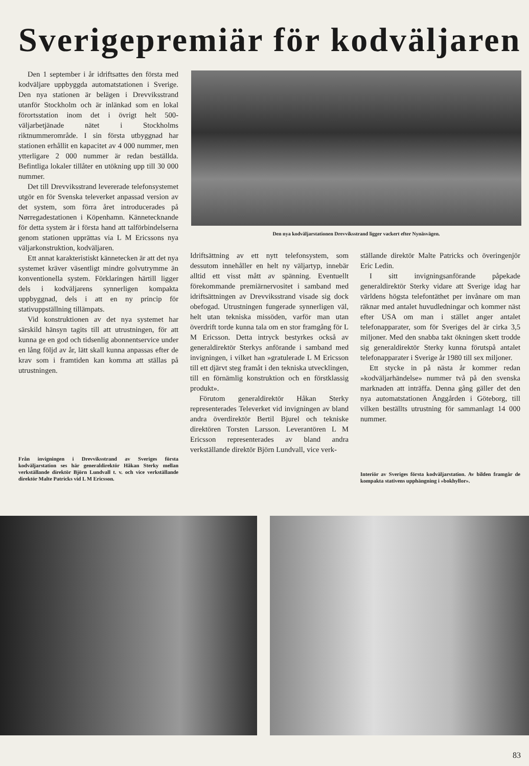Sverigepremiär för kodväljaren
Den 1 september i år idriftsattes den första med kodväljare uppbyggda automatstationen i Sverige. Den nya stationen är belägen i Drevviksstrand utanför Stockholm och är inlänkad som en lokal förortsstation inom det i övrigt helt 500-väljarbetjänade nätet i Stockholms riktnummerområde. I sin första utbyggnad har stationen erhållit en kapacitet av 4 000 nummer, men ytterligare 2 000 nummer är redan beställda. Befintliga lokaler tillåter en utökning upp till 30 000 nummer.
Det till Drevviksstrand levererade telefonsystemet utgör en för Svenska televerket anpassad version av det system, som förra året introducerades på Nørregadestationen i Köpenhamn. Kännetecknande för detta system är i första hand att talförbindelserna genom stationen upprättas via L M Ericssons nya väljarkonstruktion, kodväljaren.
Ett annat karakteristiskt kännetecken är att det nya systemet kräver väsentligt mindre golvutrymme än konventionella system. Förklaringen härtill ligger dels i kodväljarens synnerligen kompakta uppbyggnad, dels i att en ny princip för stativuppställning tillämpats.
Vid konstruktionen av det nya systemet har särskild hänsyn tagits till att utrustningen, för att kunna ge en god och tidsenlig abonnentservice under en lång följd av år, lätt skall kunna anpassas efter de krav som i framtiden kan komma att ställas på utrustningen.
Den nya kodväljarstationen Drevviksstrand ligger vackert efter Nynäsvägen.
Idriftsättning av ett nytt telefonsystem, som dessutom innehåller en helt ny väljartyp, innebär alltid ett visst mått av spänning. Eventuellt förekommande premiärnervositet i samband med idriftsättningen av Drevviksstrand visade sig dock obefogad. Utrustningen fungerade synnerligen väl, helt utan tekniska missöden, varför man utan överdrift torde kunna tala om en stor framgång för L M Ericsson. Detta intryck bestyrkes också av generaldirektör Sterkys anförande i samband med invigningen, i vilket han »gratulerade L M Ericsson till ett djärvt steg framåt i den tekniska utvecklingen, till en förnämlig konstruktion och en förstklassig produkt».
Förutom generaldirektör Håkan Sterky representerades Televerket vid invigningen av bland andra överdirektör Bertil Bjurel och tekniske direktören Torsten Larsson. Leverantören L M Ericsson representerades av bland andra verkställande direktör Björn Lundvall, vice verk-
ställande direktör Malte Patricks och överingenjör Eric Ledin.
I sitt invigningsanförande påpekade generaldirektör Sterky vidare att Sverige idag har världens högsta telefontäthet per invånare om man räknar med antalet huvudledningar och kommer näst efter USA om man i stället anger antalet telefonapparater, som för Sveriges del är cirka 3,5 miljoner. Med den snabba takt ökningen skett trodde sig generaldirektör Sterky kunna förutspå antalet telefonapparater i Sverige år 1980 till sex miljoner.
Ett stycke in på nästa år kommer redan »kodväljarhändelse» nummer två på den svenska marknaden att inträffa. Denna gång gäller det den nya automatstationen Änggården i Göteborg, till vilken beställts utrustning för sammanlagt 14 000 nummer.
Från invigningen i Drevviksstrand av Sveriges första kodväljarstation ses här generaldirektör Håkan Sterky mellan verkställande direktör Björn Lundvall t. v. och vice verkställande direktör Malte Patricks vid L M Ericsson.
Interiör av Sveriges första kodväljarstation. Av bilden framgår de kompakta stativens upphängning i »bokhyllor».
83